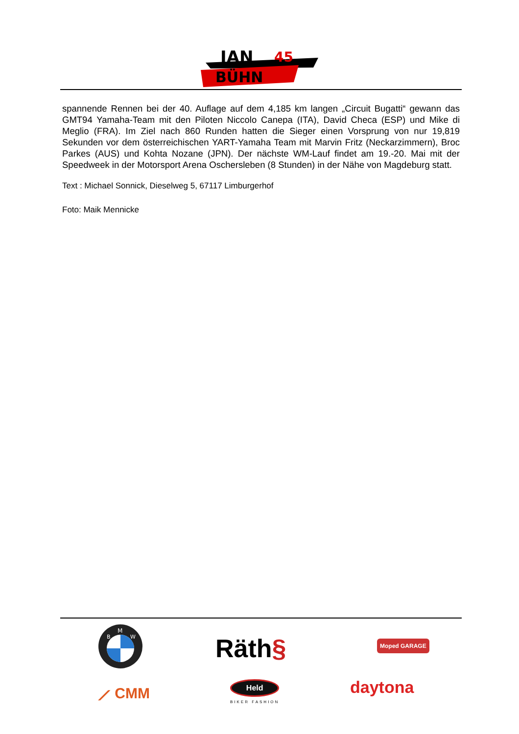JAN
BÜHN
45
spannende Rennen bei der 40. Auflage auf dem 4,185 km langen „Circuit Bugatti“ gewann das GMT94 Yamaha-Team mit den Piloten Niccolo Canepa (ITA), David Checa (ESP) und Mike di Meglio (FRA). Im Ziel nach 860 Runden hatten die Sieger einen Vorsprung von nur 19,819 Sekunden vor dem österreichischen YART-Yamaha Team mit Marvin Fritz (Neckarzimmern), Broc Parkes (AUS) und Kohta Nozane (JPN). Der nächste WM-Lauf findet am 19.-20. Mai mit der Speedweek in der Motorsport Arena Oschersleben (8 Stunden) in der Nähe von Magdeburg statt.
Text : Michael Sonnick, Dieselweg 5, 67117 Limburgerhof
Foto: Maik Mennicke
M
B
W
Räth§ Moped GARAGE
⟋ CMM
Held
BIKER FASHION
daytona